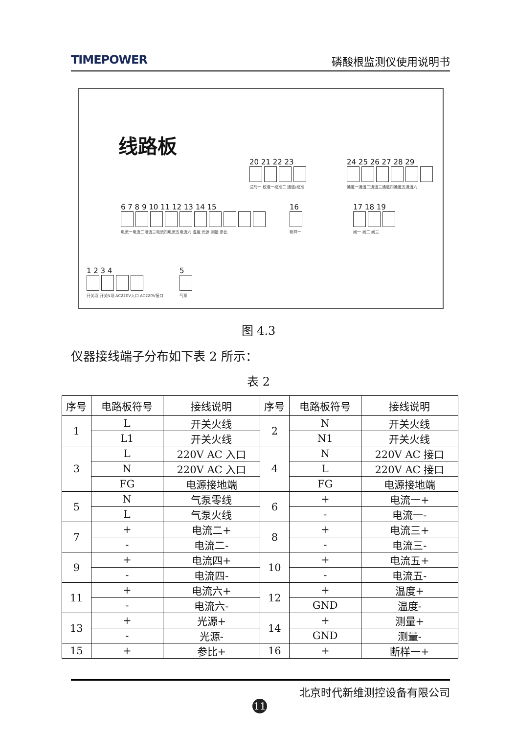TIMEPOWER 磷酸根监测仪使用说明书
线路板
20 21 22 23
试剂一 校准一校准二 通道/校准
24 25 26 27 28 29
通道一通道二通道三通道四通道五通道六
6 7 8 9 10 11 12 13 14 15
电流一电流二电流三电流四电流五电流六 温度 光源 测量 参比
16
断样一
17 18 19
阀一 阀二 阀三
1 2 3 4
开关项 开关N项 AC220V入口 AC220V接口
5
气泵
图 4.3
仪器接线端子分布如下表 2 所示：
表 2
| 序号 | 电路板符号 | 接线说明 | 序号 | 电路板符号 | 接线说明 |
| --- | --- | --- | --- | --- | --- |
| 1 | L | 开关火线 | 2 | N | 开关火线 |
| | L1 | 开关火线 | | N1 | 开关火线 |
| 3 | L | 220V AC 入口 | 4 | N | 220V AC 接口 |
| | N | 220V AC 入口 | | L | 220V AC 接口 |
| | FG | 电源接地端 | | FG | 电源接地端 |
| 5 | N | 气泵零线 | 6 | + | 电流一+ |
| | L | 气泵火线 | | - | 电流一- |
| 7 | + | 电流二+ | 8 | + | 电流三+ |
| | - | 电流二- | | - | 电流三- |
| 9 | + | 电流四+ | 10 | + | 电流五+ |
| | - | 电流四- | | - | 电流五- |
| 11 | + | 电流六+ | 12 | + | 温度+ |
| | - | 电流六- | | GND | 温度- |
| 13 | + | 光源+ | 14 | + | 测量+ |
| | - | 光源- | | GND | 测量- |
| 15 | + | 参比+ | 16 | + | 断样一+ |
北京时代新维测控设备有限公司
11